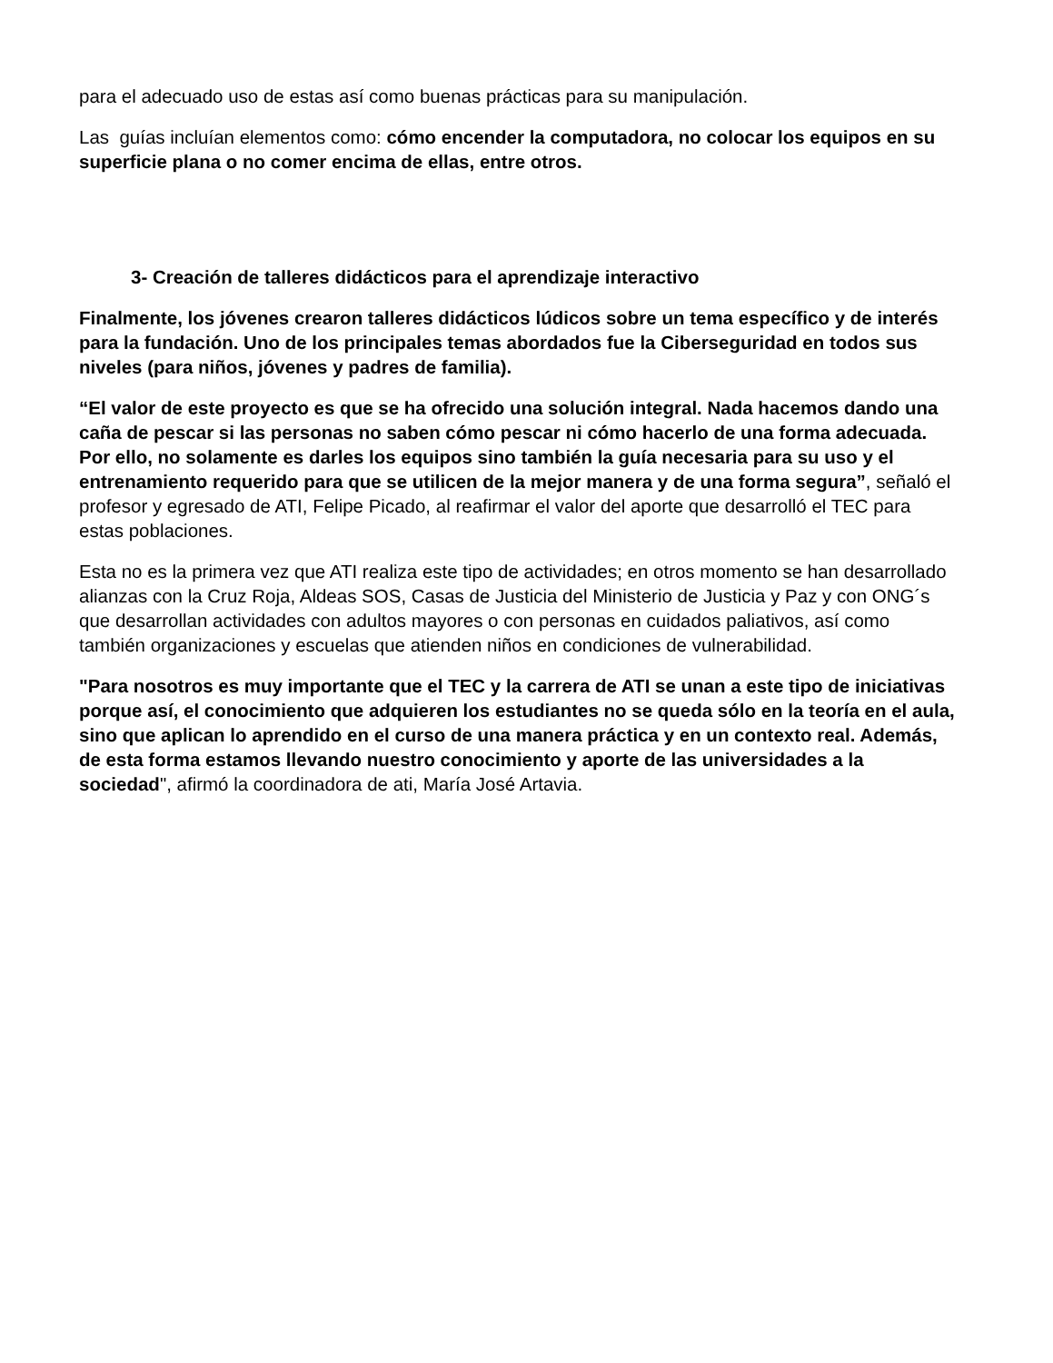para el adecuado uso de estas así como buenas prácticas para su manipulación.
Las guías incluían elementos como: cómo encender la computadora, no colocar los equipos en su superficie plana o no comer encima de ellas, entre otros.
3- Creación de talleres didácticos para el aprendizaje interactivo
Finalmente, los jóvenes crearon talleres didácticos lúdicos sobre un tema específico y de interés para la fundación. Uno de los principales temas abordados fue la Ciberseguridad en todos sus niveles (para niños, jóvenes y padres de familia).
“El valor de este proyecto es que se ha ofrecido una solución integral. Nada hacemos dando una caña de pescar si las personas no saben cómo pescar ni cómo hacerlo de una forma adecuada. Por ello, no solamente es darles los equipos sino también la guía necesaria para su uso y el entrenamiento requerido para que se utilicen de la mejor manera y de una forma segura”, señaló el profesor y egresado de ATI, Felipe Picado, al reafirmar el valor del aporte que desarrolló el TEC para estas poblaciones.
Esta no es la primera vez que ATI realiza este tipo de actividades; en otros momento se han desarrollado alianzas con la Cruz Roja, Aldeas SOS, Casas de Justicia del Ministerio de Justicia y Paz y con ONG´s que desarrollan actividades con adultos mayores o con personas en cuidados paliativos, así como también organizaciones y escuelas que atienden niños en condiciones de vulnerabilidad.
"Para nosotros es muy importante que el TEC y la carrera de ATI se unan a este tipo de iniciativas porque así, el conocimiento que adquieren los estudiantes no se queda sólo en la teoría en el aula, sino que aplican lo aprendido en el curso de una manera práctica y en un contexto real. Además, de esta forma estamos llevando nuestro conocimiento y aporte de las universidades a la sociedad", afirmó la coordinadora de ati, María José Artavia.